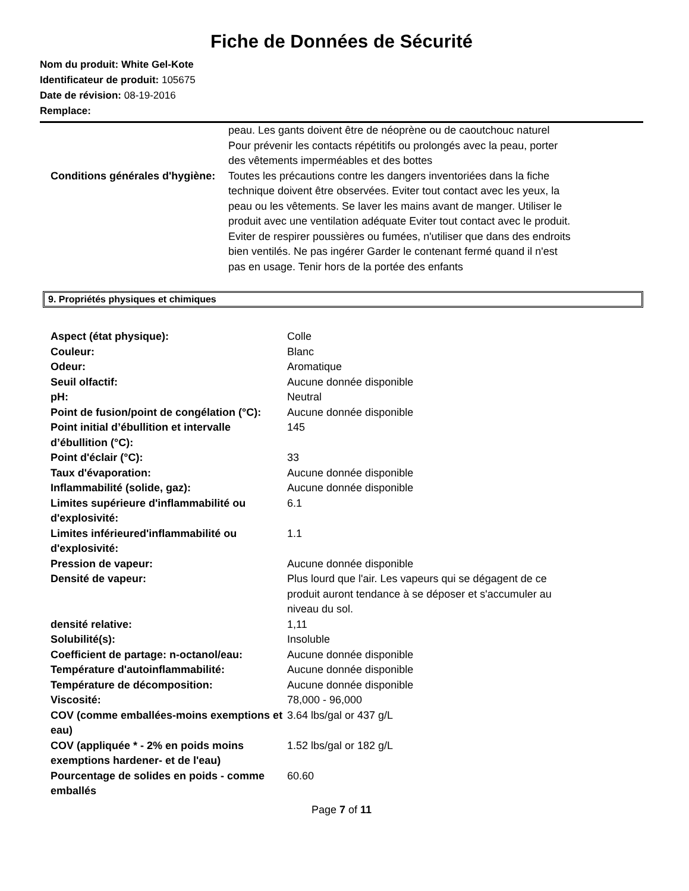Fiche de Données de Sécurité
Nom du produit: White Gel-Kote
Identificateur de produit: 105675
Date de révision: 08-19-2016
Remplace:
| | peau. Les gants doivent être de néoprène ou de caoutchouc naturel Pour prévenir les contacts répétitifs ou prolongés avec la peau, porter des vêtements imperméables et des bottes |
| Conditions générales d'hygiène: | Toutes les précautions contre les dangers inventoriées dans la fiche technique doivent être observées. Eviter tout contact avec les yeux, la peau ou les vêtements. Se laver les mains avant de manger. Utiliser le produit avec une ventilation adéquate Eviter tout contact avec le produit. Eviter de respirer poussières ou fumées, n'utiliser que dans des endroits bien ventilés. Ne pas ingérer Garder le contenant fermé quand il n'est pas en usage. Tenir hors de la portée des enfants |
9. Propriétés physiques et chimiques
| Aspect (état physique): | Colle |
| Couleur: | Blanc |
| Odeur: | Aromatique |
| Seuil olfactif: | Aucune donnée disponible |
| pH: | Neutral |
| Point de fusion/point de congélation (°C): | Aucune donnée disponible |
| Point initial d’ébullition et intervalle d’ébullition (°C): | 145 |
| Point d'éclair (°C): | 33 |
| Taux d'évaporation: | Aucune donnée disponible |
| Inflammabilité (solide, gaz): | Aucune donnée disponible |
| Limites supérieure d'inflammabilité ou d'explosivité: | 6.1 |
| Limites inférieured'inflammabilité ou d'explosivité: | 1.1 |
| Pression de vapeur: | Aucune donnée disponible |
| Densité de vapeur: | Plus lourd que l'air. Les vapeurs qui se dégagent de ce produit auront tendance à se déposer et s'accumuler au niveau du sol. |
| densité relative: | 1,11 |
| Solubilité(s): | Insoluble |
| Coefficient de partage: n-octanol/eau: | Aucune donnée disponible |
| Température d'autoinflammabilité: | Aucune donnée disponible |
| Température de décomposition: | Aucune donnée disponible |
| Viscosité: | 78,000 - 96,000 |
| COV (comme emballées-moins exemptions et eau) | 3.64 lbs/gal or 437 g/L |
| COV (appliquée * - 2% en poids moins exemptions hardener- et de l'eau) | 1.52 lbs/gal or 182 g/L |
| Pourcentage de solides en poids - comme emballés | 60.60 |
Page 7 of 11